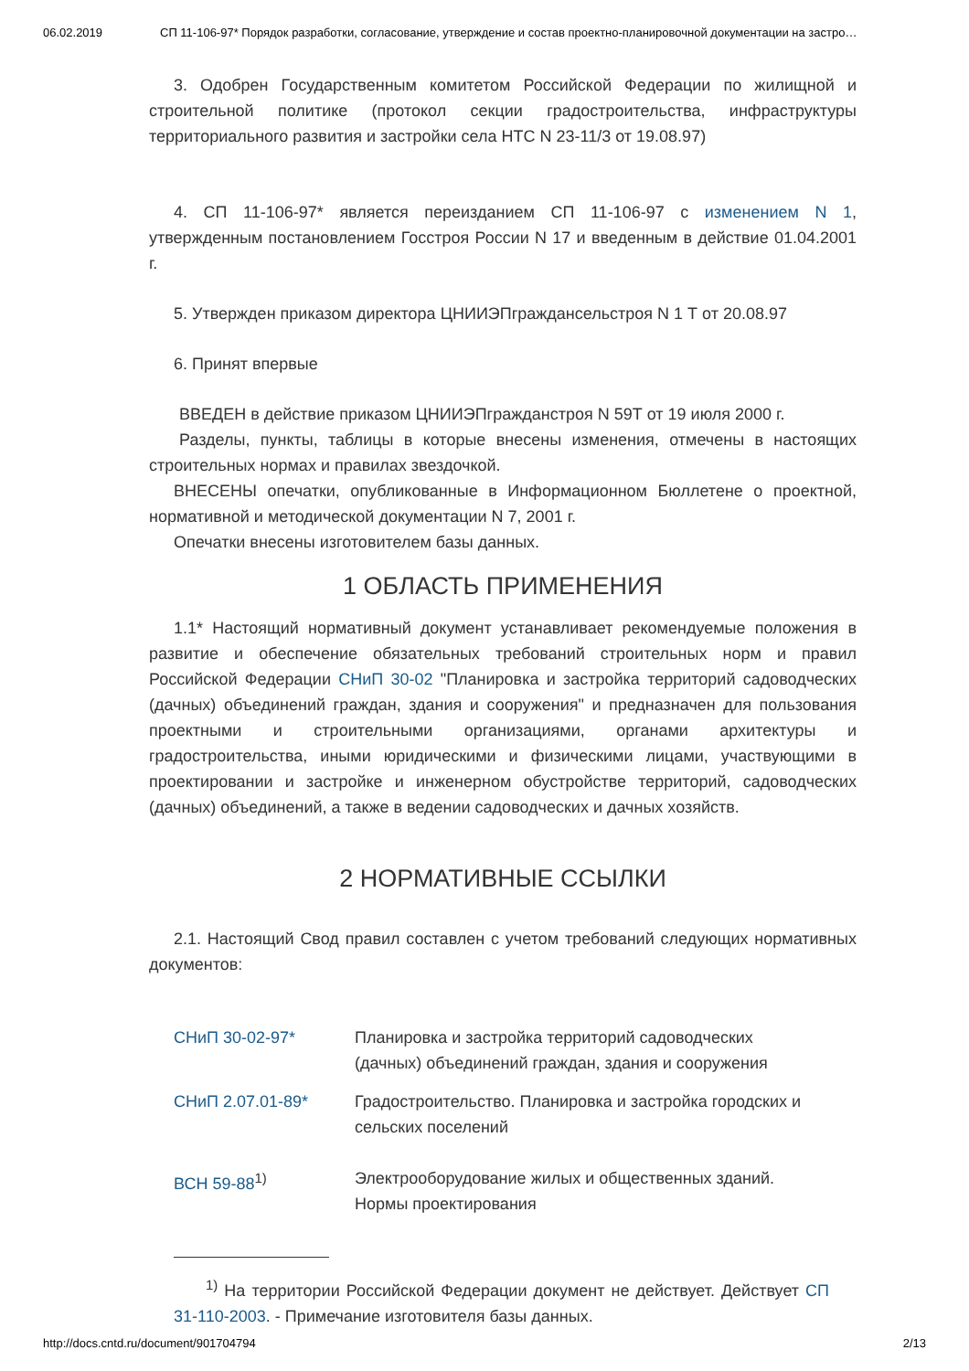06.02.2019 СП 11-106-97* Порядок разработки, согласование, утверждение и состав проектно-планировочной документации на застро…
3. Одобрен Государственным комитетом Российской Федерации по жилищной и строительной политике (протокол секции градостроительства, инфраструктуры территориального развития и застройки села НТС N 23-11/3 от 19.08.97)
4. СП 11-106-97* является переизданием СП 11-106-97 с изменением N 1, утвержденным постановлением Госстроя России N 17 и введенным в действие 01.04.2001 г.
5. Утвержден приказом директора ЦНИИЭПграждансельстроя N 1 Т от 20.08.97
6. Принят впервые
ВВЕДЕН в действие приказом ЦНИИЭПгражданстроя N 59Т от 19 июля 2000 г.
Разделы, пункты, таблицы в которые внесены изменения, отмечены в настоящих строительных нормах и правилах звездочкой.
ВНЕСЕНЫ опечатки, опубликованные в Информационном Бюллетене о проектной, нормативной и методической документации N 7, 2001 г.
Опечатки внесены изготовителем базы данных.
1 ОБЛАСТЬ ПРИМЕНЕНИЯ
1.1* Настоящий нормативный документ устанавливает рекомендуемые положения в развитие и обеспечение обязательных требований строительных норм и правил Российской Федерации СНиП 30-02 "Планировка и застройка территорий садоводческих (дачных) объединений граждан, здания и сооружения" и предназначен для пользования проектными и строительными организациями, органами архитектуры и градостроительства, иными юридическими и физическими лицами, участвующими в проектировании и застройке и инженерном обустройстве территорий, садоводческих (дачных) объединений, а также в ведении садоводческих и дачных хозяйств.
2 НОРМАТИВНЫЕ ССЫЛКИ
2.1. Настоящий Свод правил составлен с учетом требований следующих нормативных документов:
| СНиП 30-02-97* | Планировка и застройка территорий садоводческих (дачных) объединений граждан, здания и сооружения |
| СНиП 2.07.01-89* | Градостроительство. Планировка и застройка городских и сельских поселений |
| ВСН 59-88<sup>1)</sup> | Электрооборудование жилых и общественных зданий. Нормы проектирования |
<sup>1)</sup> На территории Российской Федерации документ не действует. Действует СП 31-110-2003. - Примечание изготовителя базы данных.
http://docs.cntd.ru/document/901704794 2/13